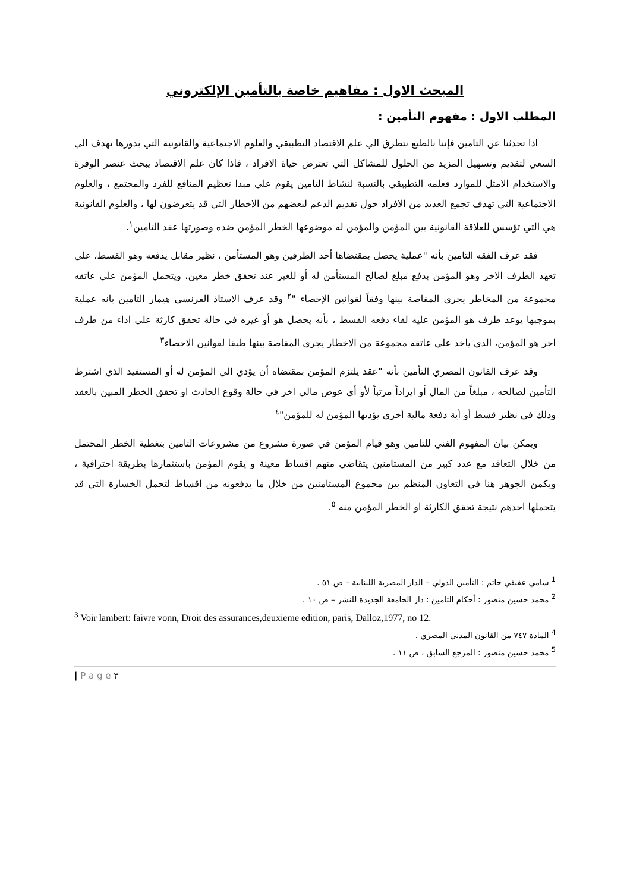المبحث الاول : مفاهيم خاصة بالتأمين الإلكتروني
المطلب الاول : مفهوم التأمين :
اذا تحدثنا عن التامين فإننا بالطبع نتطرق الي علم الاقتصاد التطبيقي والعلوم الاجتماعية والقانونية التي بدورها تهدف الي السعي لتقديم وتسهيل المزيد من الحلول للمشاكل التي تعترض حياة الافراد ، فاذا كان علم الاقتصاد يبحث عنصر الوفرة والاستخدام الامثل للموارد فعلمه التطبيقي بالنسبة لنشاط التامين يقوم علي مبدا تعظيم المنافع للفرد والمجتمع ، والعلوم الاجتماعية التي تهدف تجمع العديد من الافراد حول تقديم الدعم لبعضهم من الاخطار التي قد يتعرضون لها ، والعلوم القانونية هي التي تؤسس للعلاقة القانونية بين المؤمن والمؤمن له موضوعها الخطر المؤمن ضده وصورتها عقد التامين<sup>١</sup>.
فقد عرف الفقه التامين بأنه "عملية يحصل بمقتضاها أحد الطرفين وهو المستأمن ، نظير مقابل يدفعه وهو القسط، علي تعهد الطرف الاخر وهو المؤمن بدفع مبلغ لصالح المستأمن له أو للغير عند تحقق خطر معين، ويتحمل المؤمن علي عاتقه مجموعة من المخاطر يجري المقاصة بينها وفقاً لقوانين الإحصاء "<sup>٢</sup> وقد عرف الاستاذ الفرنسي هيمار التامين بانه عملية بموجبها يوعد طرف هو المؤمن عليه لقاء دفعه القسط ، بأنه يحصل هو أو غيره في حالة تحقق كارثة علي اداء من طرف اخر هو المؤمن، الذي ياخذ علي عاتقه مجموعة من الاخطار يجري المقاصة بينها طبقا لقوانين الاحصاء<sup>٣</sup>
وقد عرف القانون المصري التأمين بأنه "عقد يلتزم المؤمن بمقتضاه أن يؤدي الي المؤمن له أو المستفيد الذي اشترط التأمين لصالحه ، مبلغاً من المال أو ايراداً مرتباً لأو أي عوض مالي اخر في حالة وقوع الحادث او تحقق الخطر المبين بالعقد وذلك في نظير قسط أو أية دفعة مالية أخري يؤديها المؤمن له للمؤمن"<sup>٤</sup>
ويمكن بيان المفهوم الفني للتامين وهو قيام المؤمن في صورة مشروع من مشروعات التامين بتغطية الخطر المحتمل من خلال التعاقد مع عدد كبير من المستامنين يتقاضي منهم اقساط معينة و يقوم المؤمن باستثمارها بطريقة احترافية ، ويكمن الجوهر هنا في التعاون المنظم بين مجموع المستامنين من خلال ما يدفعونه من اقساط لتحمل الخسارة التي قد يتحملها احدهم نتيجة تحقق الكارثة او الخطر المؤمن منه <sup>٥</sup>.
<sup>1</sup> سامي عفيفي حاتم : التأمين الدولي – الدار المصرية اللبنانية – ص ٥١ .
<sup>2</sup> محمد حسين منصور : أحكام التامين : دار الجامعة الجديدة للنشر – ص ١٠ .
<sup>3</sup> Voir lambert: faivre vonn, Droit des assurances,deuxieme edition, paris, Dalloz,1977, no 12.
<sup>4</sup> المادة ٧٤٧ من القانون المدني المصري .
<sup>5</sup> محمد حسين منصور : المرجع السابق ، ص ١١ .
| P a g e ٣